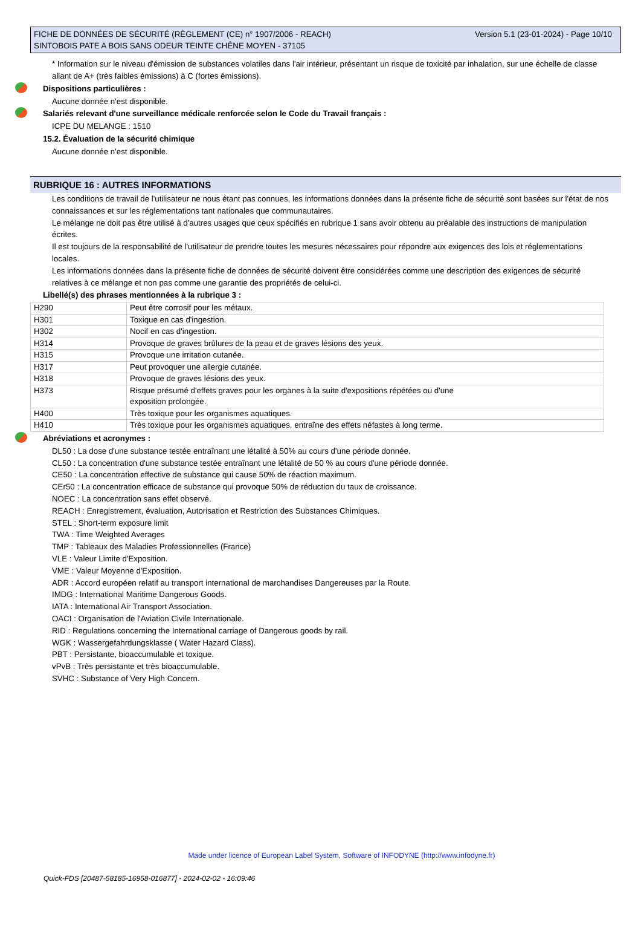FICHE DE DONNÉES DE SÉCURITÉ (RÈGLEMENT (CE) n° 1907/2006 - REACH)
SINTOBOIS PATE A BOIS SANS ODEUR TEINTE CHÊNE MOYEN - 37105
Version 5.1 (23-01-2024) - Page 10/10
* Information sur le niveau d'émission de substances volatiles dans l'air intérieur, présentant un risque de toxicité par inhalation, sur une échelle de classe allant de A+ (très faibles émissions) à C (fortes émissions).
Dispositions particulières :
Aucune donnée n'est disponible.
Salariés relevant d'une surveillance médicale renforcée selon le Code du Travail français :
ICPE DU MELANGE : 1510
15.2. Évaluation de la sécurité chimique
Aucune donnée n'est disponible.
RUBRIQUE 16 : AUTRES INFORMATIONS
Les conditions de travail de l'utilisateur ne nous étant pas connues, les informations données dans la présente fiche de sécurité sont basées sur l'état de nos connaissances et sur les réglementations tant nationales que communautaires.
Le mélange ne doit pas être utilisé à d'autres usages que ceux spécifiés en rubrique 1 sans avoir obtenu au préalable des instructions de manipulation écrites.
Il est toujours de la responsabilité de l'utilisateur de prendre toutes les mesures nécessaires pour répondre aux exigences des lois et réglementations locales.
Les informations données dans la présente fiche de données de sécurité doivent être considérées comme une description des exigences de sécurité relatives à ce mélange et non pas comme une garantie des propriétés de celui-ci.
Libellé(s) des phrases mentionnées à la rubrique 3 :
| H290 | Peut être corrosif pour les métaux. |
| H301 | Toxique en cas d'ingestion. |
| H302 | Nocif en cas d'ingestion. |
| H314 | Provoque de graves brûlures de la peau et de graves lésions des yeux. |
| H315 | Provoque une irritation cutanée. |
| H317 | Peut provoquer une allergie cutanée. |
| H318 | Provoque de graves lésions des yeux. |
| H373 | Risque présumé d'effets graves pour les organes à la suite d'expositions répétées ou d'une exposition prolongée. |
| H400 | Très toxique pour les organismes aquatiques. |
| H410 | Très toxique pour les organismes aquatiques, entraîne des effets néfastes à long terme. |
Abréviations et acronymes :
DL50 : La dose d'une substance testée entraînant une létalité à 50% au cours d'une période donnée.
CL50 : La concentration d'une substance testée entraînant une létalité de 50 % au cours d'une période donnée.
CE50 : La concentration effective de substance qui cause 50% de réaction maximum.
CEr50 : La concentration efficace de substance qui provoque 50% de réduction du taux de croissance.
NOEC : La concentration sans effet observé.
REACH : Enregistrement, évaluation, Autorisation et Restriction des Substances Chimiques.
STEL : Short-term exposure limit
TWA : Time Weighted Averages
TMP : Tableaux des Maladies Professionnelles (France)
VLE : Valeur Limite d'Exposition.
VME : Valeur Moyenne d'Exposition.
ADR : Accord européen relatif au transport international de marchandises Dangereuses par la Route.
IMDG : International Maritime Dangerous Goods.
IATA : International Air Transport Association.
OACI : Organisation de l'Aviation Civile Internationale.
RID : Regulations concerning the International carriage of Dangerous goods by rail.
WGK : Wassergefahrdungsklasse ( Water Hazard Class).
PBT : Persistante, bioaccumulable et toxique.
vPvB : Très persistante et très bioaccumulable.
SVHC : Substance of Very High Concern.
Made under licence of European Label System, Software of INFODYNE (http://www.infodyne.fr)
Quick-FDS [20487-58185-16958-016877] - 2024-02-02 - 16:09:46